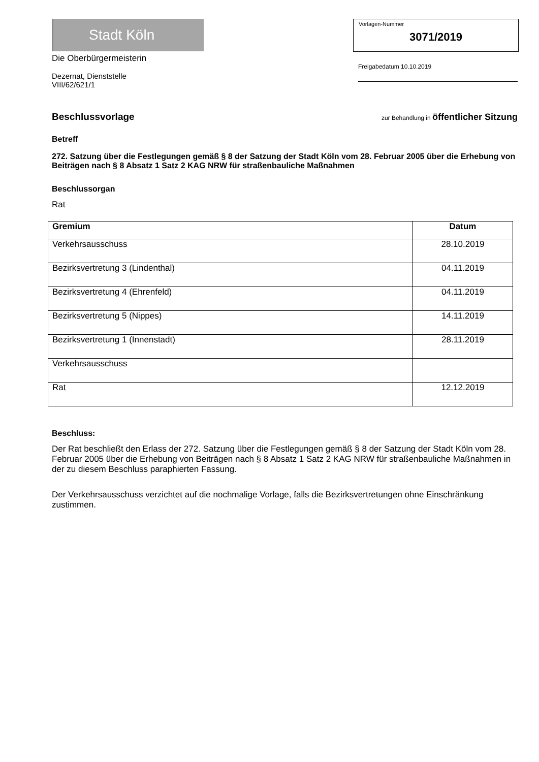Stadt Köln
Die Oberbürgermeisterin
Dezernat, Dienststelle
VIII/62/621/1
Vorlagen-Nummer
3071/2019
Freigabedatum 10.10.2019
Beschlussvorlage zur Behandlung in öffentlicher Sitzung
Betreff
272. Satzung über die Festlegungen gemäß § 8 der Satzung der Stadt Köln vom 28. Februar 2005 über die Erhebung von Beiträgen nach § 8 Absatz 1 Satz 2 KAG NRW für straßenbauliche Maßnahmen
Beschlussorgan
Rat
| Gremium | Datum |
| --- | --- |
| Verkehrsausschuss | 28.10.2019 |
| Bezirksvertretung 3 (Lindenthal) | 04.11.2019 |
| Bezirksvertretung 4 (Ehrenfeld) | 04.11.2019 |
| Bezirksvertretung 5 (Nippes) | 14.11.2019 |
| Bezirksvertretung 1 (Innenstadt) | 28.11.2019 |
| Verkehrsausschuss | |
| Rat | 12.12.2019 |
Beschluss:
Der Rat beschließt den Erlass der 272. Satzung über die Festlegungen gemäß § 8 der Satzung der Stadt Köln vom 28. Februar 2005 über die Erhebung von Beiträgen nach § 8 Absatz 1 Satz 2 KAG NRW für straßenbauliche Maßnahmen in der zu diesem Beschluss paraphierten Fassung.
Der Verkehrsausschuss verzichtet auf die nochmalige Vorlage, falls die Bezirksvertretungen ohne Einschränkung zustimmen.